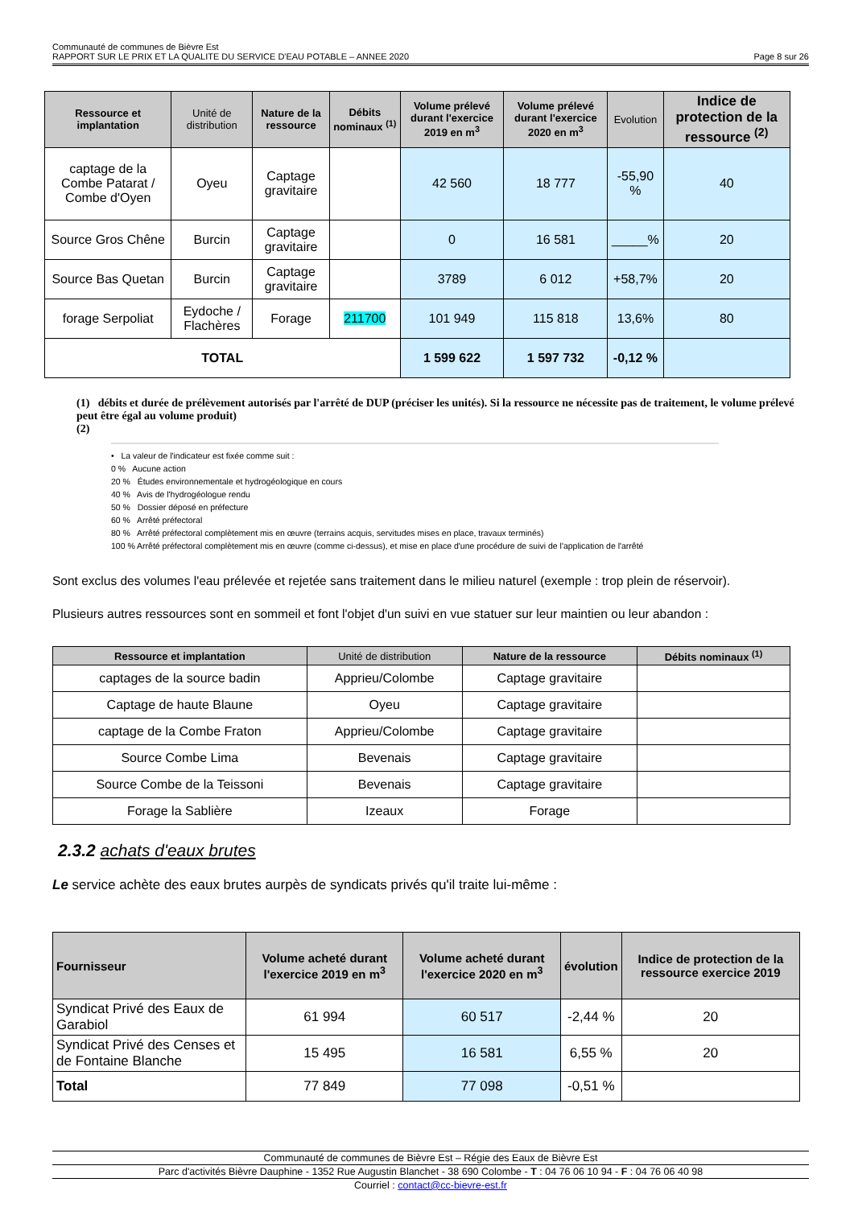Communauté de communes de Bièvre Est
RAPPORT SUR LE PRIX ET LA QUALITE DU SERVICE D'EAU POTABLE – ANNEE 2020 Page 8 sur 26
| Ressource et implantation | Unité de distribution | Nature de la ressource | Débits nominaux <sup>(1)</sup> | Volume prélevé durant l'exercice 2019 en m<sup>3</sup> | Volume prélevé durant l'exercice 2020 en m<sup>3</sup> | Evolution | Indice de protection de la ressource <sup>(2)</sup> |
| --- | --- | --- | --- | --- | --- | --- | --- |
| captage de la Combe Patarat / Combe d'Oyen | Oyeu | Captage gravitaire | | 42 560 | 18 777 | -55,90 % | 40 |
| Source Gros Chêne | Burcin | Captage gravitaire | | 0 | 16 581 | _____% | 20 |
| Source Bas Quetan | Burcin | Captage gravitaire | | 3789 | 6 012 | +58,7% | 20 |
| forage Serpoliat | Eydoche / Flachères | Forage | 211700 | 101 949 | 115 818 | 13,6% | 80 |
| TOTAL | | | | 1 599 622 | 1 597 732 | -0,12 % | |
(1) débits et durée de prélèvement autorisés par l'arrêté de DUP (préciser les unités). Si la ressource ne nécessite pas de traitement, le volume prélevé peut être égal au volume produit)
(2)
• La valeur de l'indicateur est fixée comme suit :
0 % Aucune action
20 % Études environnementale et hydrogéologique en cours
40 % Avis de l'hydrogéologue rendu
50 % Dossier déposé en préfecture
60 % Arrêté préfectoral
80 % Arrêté préfectoral complètement mis en œuvre (terrains acquis, servitudes mises en place, travaux terminés)
100 % Arrêté préfectoral complètement mis en œuvre (comme ci-dessus), et mise en place d'une procédure de suivi de l'application de l'arrêté
Sont exclus des volumes l'eau prélevée et rejetée sans traitement dans le milieu naturel (exemple : trop plein de réservoir).
Plusieurs autres ressources sont en sommeil et font l'objet d'un suivi en vue statuer sur leur maintien ou leur abandon :
| Ressource et implantation | Unité de distribution | Nature de la ressource | Débits nominaux <sup>(1)</sup> |
| --- | --- | --- | --- |
| captages de la source badin | Apprieu/Colombe | Captage gravitaire | |
| Captage de haute Blaune | Oyeu | Captage gravitaire | |
| captage de la Combe Fraton | Apprieu/Colombe | Captage gravitaire | |
| Source Combe Lima | Bevenais | Captage gravitaire | |
| Source Combe de la Teissoni | Bevenais | Captage gravitaire | |
| Forage la Sablière | Izeaux | Forage | |
2.3.2 achats d'eaux brutes
Le service achète des eaux brutes aurpès de syndicats privés qu'il traite lui-même :
| Fournisseur | Volume acheté durant l'exercice 2019 en m<sup>3</sup> | Volume acheté durant l'exercice 2020 en m<sup>3</sup> | évolution | Indice de protection de la ressource exercice 2019 |
| --- | --- | --- | --- | --- |
| Syndicat Privé des Eaux de Garabiol | 61 994 | 60 517 | -2,44 % | 20 |
| Syndicat Privé des Censes et de Fontaine Blanche | 15 495 | 16 581 | 6,55 % | 20 |
| Total | 77 849 | 77 098 | -0,51 % | |
Communauté de communes de Bièvre Est – Régie des Eaux de Bièvre Est
Parc d'activités Bièvre Dauphine - 1352 Rue Augustin Blanchet - 38 690 Colombe - T : 04 76 06 10 94 - F : 04 76 06 40 98
Courriel : contact@cc-bievre-est.fr